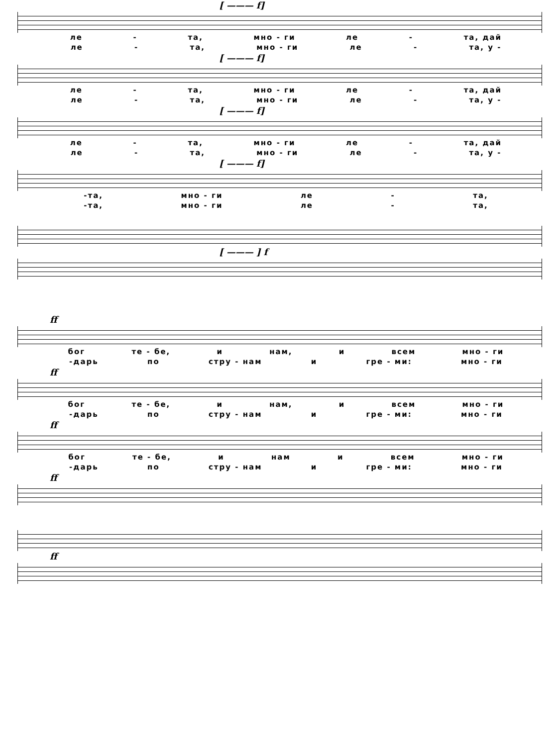[ ——— f]
ле - та, мно - ги ле - та, дай
ле - та, мно - ги ле - та, у -
[ ——— f]
ле - та, мно - ги ле - та, дай
ле - та, мно - ги ле - та, у -
[ ——— f]
ле - та, мно - ги ле - та, дай
ле - та, мно - ги ле - та, у -
[ ——— f]
-та, мно - ги ле - та,
-та, мно - ги ле - та,
[ ——— ] f
ff
бог те - бе, и нам, и всем мно - ги
-дарь по стру - нам и гре - ми: мно - ги
ff
бог те - бе, и нам, и всем мно - ги
-дарь по стру - нам и гре - ми: мно - ги
ff
бог те - бе, и нам и всем мно - ги
-дарь по стру - нам и гре - ми: мно - ги
ff
ff